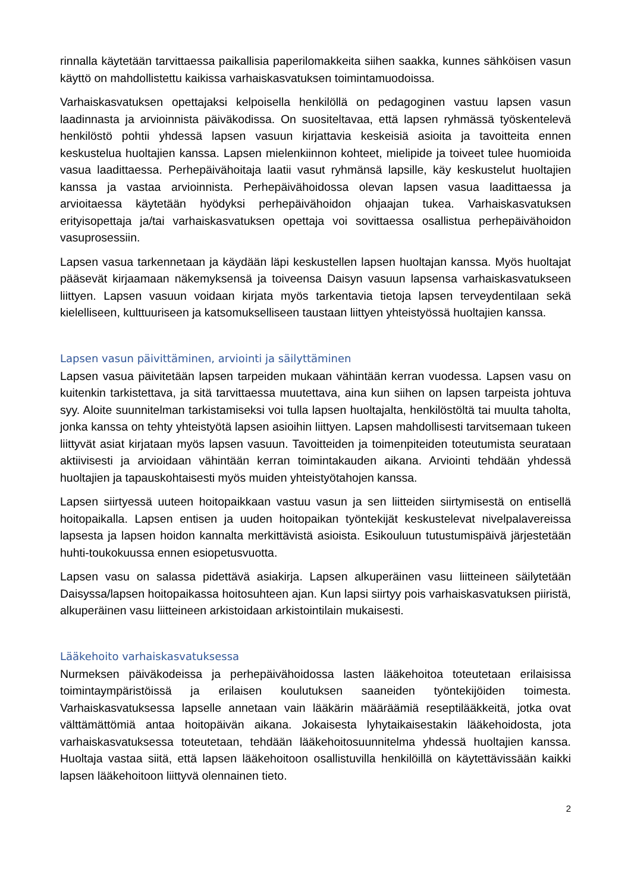rinnalla käytetään tarvittaessa paikallisia paperilomakkeita siihen saakka, kunnes sähköisen vasun käyttö on mahdollistettu kaikissa varhaiskasvatuksen toimintamuodoissa.
Varhaiskasvatuksen opettajaksi kelpoisella henkilöllä on pedagoginen vastuu lapsen vasun laadinnasta ja arvioinnista päiväkodissa. On suositeltavaa, että lapsen ryhmässä työskentelevä henkilöstö pohtii yhdessä lapsen vasuun kirjattavia keskeisiä asioita ja tavoitteita ennen keskustelua huoltajien kanssa. Lapsen mielenkiinnon kohteet, mielipide ja toiveet tulee huomioida vasua laadittaessa. Perhepäivähoitaja laatii vasut ryhmänsä lapsille, käy keskustelut huoltajien kanssa ja vastaa arvioinnista. Perhepäivähoidossa olevan lapsen vasua laadittaessa ja arvioitaessa käytetään hyödyksi perhepäivähoidon ohjaajan tukea. Varhaiskasvatuksen erityisopettaja ja/tai varhaiskasvatuksen opettaja voi sovittaessa osallistua perhepäivähoidon vasuprosessiin.
Lapsen vasua tarkennetaan ja käydään läpi keskustellen lapsen huoltajan kanssa. Myös huoltajat pääsevät kirjaamaan näkemyksensä ja toiveensa Daisyn vasuun lapsensa varhaiskasvatukseen liittyen. Lapsen vasuun voidaan kirjata myös tarkentavia tietoja lapsen terveydentilaan sekä kielelliseen, kulttuuriseen ja katsomukselliseen taustaan liittyen yhteistyössä huoltajien kanssa.
Lapsen vasun päivittäminen, arviointi ja säilyttäminen
Lapsen vasua päivitetään lapsen tarpeiden mukaan vähintään kerran vuodessa. Lapsen vasu on kuitenkin tarkistettava, ja sitä tarvittaessa muutettava, aina kun siihen on lapsen tarpeista johtuva syy. Aloite suunnitelman tarkistamiseksi voi tulla lapsen huoltajalta, henkilöstöltä tai muulta taholta, jonka kanssa on tehty yhteistyötä lapsen asioihin liittyen. Lapsen mahdollisesti tarvitsemaan tukeen liittyvät asiat kirjataan myös lapsen vasuun. Tavoitteiden ja toimenpiteiden toteutumista seurataan aktiivisesti ja arvioidaan vähintään kerran toimintakauden aikana. Arviointi tehdään yhdessä huoltajien ja tapauskohtaisesti myös muiden yhteistyötahojen kanssa.
Lapsen siirtyessä uuteen hoitopaikkaan vastuu vasun ja sen liitteiden siirtymisestä on entisellä hoitopaikalla. Lapsen entisen ja uuden hoitopaikan työntekijät keskustelevat nivelpalavereissa lapsesta ja lapsen hoidon kannalta merkittävistä asioista. Esikouluun tutustumispäivä järjestetään huhti-toukokuussa ennen esiopetusvuotta.
Lapsen vasu on salassa pidettävä asiakirja. Lapsen alkuperäinen vasu liitteineen säilytetään Daisyssa/lapsen hoitopaikassa hoitosuhteen ajan. Kun lapsi siirtyy pois varhaiskasvatuksen piiristä, alkuperäinen vasu liitteineen arkistoidaan arkistointilain mukaisesti.
Lääkehoito varhaiskasvatuksessa
Nurmeksen päiväkodeissa ja perhepäivähoidossa lasten lääkehoitoa toteutetaan erilaisissa toimintaympäristöissä ja erilaisen koulutuksen saaneiden työntekijöiden toimesta. Varhaiskasvatuksessa lapselle annetaan vain lääkärin määräämiä reseptilääkkeitä, jotka ovat välttämättömiä antaa hoitopäivän aikana. Jokaisesta lyhytaikaisestakin lääkehoidosta, jota varhaiskasvatuksessa toteutetaan, tehdään lääkehoitosuunnitelma yhdessä huoltajien kanssa. Huoltaja vastaa siitä, että lapsen lääkehoitoon osallistuvilla henkilöillä on käytettävissään kaikki lapsen lääkehoitoon liittyvä olennainen tieto.
2